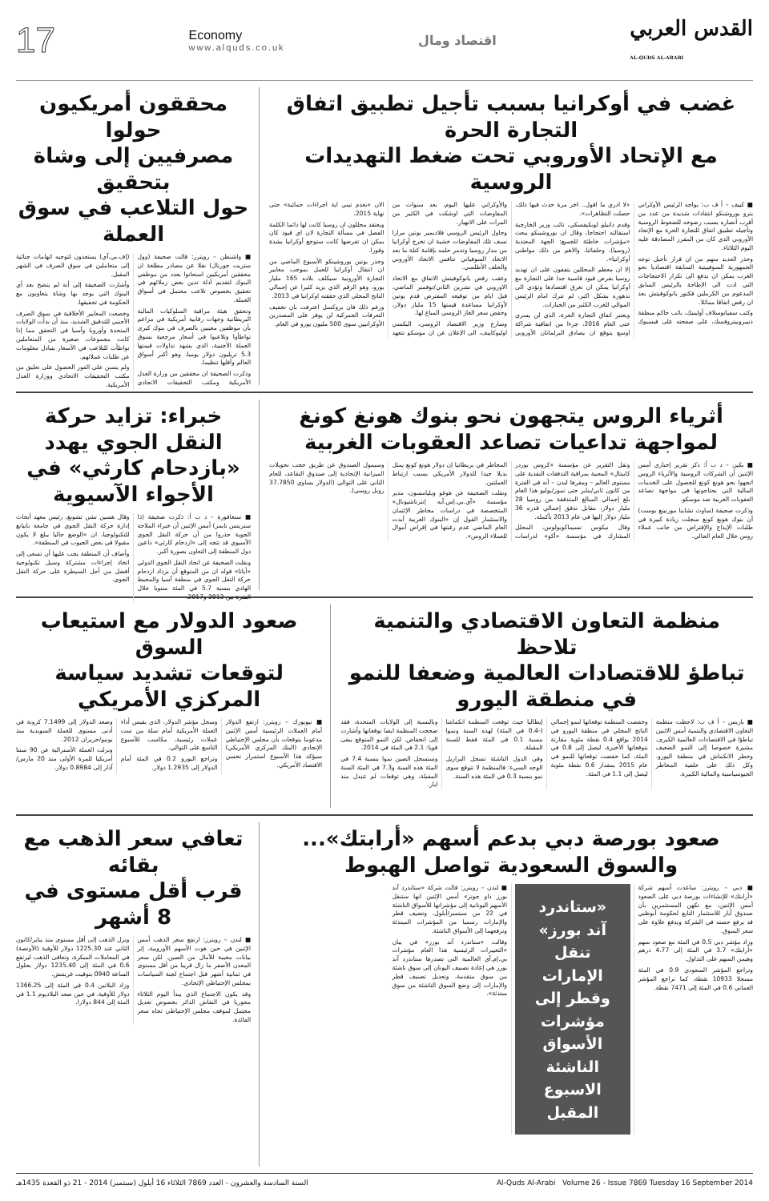17
Economy
www.alquds.co.uk
اقتصاد ومال
القدس العربي
AL-QUDS AL-ARABI
غضب في أوكرانيا بسبب تأجيل تطبيق اتفاق التجارة الحرة
مع الإتحاد الأوروبي تحت ضغط التهديدات الروسية
■ كييف – أ ف ب: يواجه الرئيس الأوكراني بترو بوروشنكو انتقادات شديدة من عدد من أقرب أنصاره بسبب رضوخه للضغوط الروسية وتأجيله تطبيق اتفاق للتجارة الحرة مع الإتحاد الأوروبي الذي كان من المقرر المصادقة عليه اليوم الثلاثاء.
وحذر العديد منهم من ان قرار تأجيل توجه الجمهورية السوفييتية السابقة اقتصاديا نحو الغرب يمكن ان يدفع الى تكرار الاحتجاجات التي ادت الى الإطاحة بالرئيس السابق المدعوم من الكرملين فكتور يانوكوفيتش بعد ان رفض اتفاقا مماثلا.
وكتب سفياتوسلاف أولينيك، نائب حاكم منطقة دنيبروبيتروفسك، على صفحته على فيسبوك «لا ادري ما اقول.. اخر مرة حدث فيها ذلك، حصلت التظاهرات».
وقدم دانيلو لوبكيفسكي، نائب وزير الخارجية استقالته احتجاجا، وقال ان بوروشينكو يبعث «مؤشرات خاطئة للجميع: الجهة المعتدية (روسيا)، وحلفائنا، والاهم من ذلك مواطني أوكرانيا».
إلا ان معظم المحللين يتفقون على ان تهديد روسيا بفرض قيود قاسية جدا على التجارة مع أوكرانيا يمكن ان تغرق اقتصادها وتؤدي الى تدهوره بشكل اكبر، لم تترك امام الرئيس الموالي للغرب الكثير من الخيارات.
ويعتبر اتفاق التجارة الحرة، الذي لن يسري حتى العام 2016، جزءا من اتفاقية شراكة اوسع يتوقع ان يصادق البرلمانان الأوروبي والأوكراني عليها اليوم، بعد سنوات من المفاوضات التي اوشكت في الكثير من المرات على الانهيار.
وحاول الرئيس الروسي فلاديمير بوتين مرارا نسف تلك المفاوضات خشية ان تخرج أوكرانيا من مدار روسيا وتدمر حلمه بإقامة كتلة ما بعد الاتحاد السوفياتي تنافس الاتحاد الأوروبي والحلف الأطلسي.
وعقب رفض يانوكوفيتش الاتفاق مع الاتحاد الاوروبي في تشرين الثاني/نوفمبر الماضي، قبل ايام من توقيعه المفترض قدم بوتين لأوكرانيا مساعدة قيمتها 15 مليار دولار، وخفض سعر الغاز الروسي المباع لها.
وسارع وزير الاقتصاد الروسي، اليكسي اوليوكاييف، الى الإعلان عن ان موسكو تتعهد الان «بعدم تبني اية اجراءات حمائية» حتى نهاية 2015.
ويعتقد محللون ان روسيا كانت لها دائما الكلمة الفصل في مسألة التجارة لان اي قيود كان يمكن ان تفرضها كانت ستوجع أوكرانيا بشدة وفورا.
وحذر بوتين بوروشينكو الأسبوع الماضي من ان انتقال أوكرانيا للعمل بموجب معايير التجارة الأوروبية سيكلف بلاده 165 مليار يورو، وهو الرقم الذي يزيد كثيرا عن إجمالي الناتج المحلي الذي حققته اوكرانيا في 2013.
ورغم ذلك فان بروكسل اعترفت بان تخفيف التعرفات الجمركية لن يوفر على المصدرين الأوكرانيين سوى 500 مليون يورو في العام.
محققون أمريكيون حولوا
مصرفيين إلى وشاة بتحقيق
حول التلاعب في سوق العملة
■ واشنطن – رويترز: قالت صحيفة (وول ستريت جورنال) نقلا عن مصادر مطلعة ان محققين أمريكيين استعانوا بعدد من موظفي البنوك لتقديم أدلة تدين بعض زملائهم في تحقيق بخصوص تلاعب محتمل في أسواق العملة.
وتحقق هيئة مراقبة السلوكيات المالية البريطانية وجهات رقابية أمريكية في مزاعم بأن موظفين معنيين بالصرف في بنوك كبرى تواطأوا وتلاعبوا في أسعار مرجعية بسوق العملة الأجنبية، الذي يشهد تداولات قيمتها 5.3 تريليون دولار يوميا، وهو أكبر أسواق العالم وأقلها تنظيما.
وذكرت الصحيفة ان محققين من وزارة العدل الأمريكية ومكتب التحقيقات الاتحادي (إف.بي.آي) يستعدون لتوجيه اتهامات جنائية إلى متعاملين في سوق الصرف في الشهر المقبل.
وأشارت الصحيفة إلى أنه لم يتضح بعد أي البنوك التي يوجد بها وشاة يتعاونون مع الحكومة في تحقيقها.
وخضعت المعايير الأخلاقية في سوق الصرف الأجنبي للتدقيق الشديد، منذ أن بدأت الولايات المتحدة وأوروبا وآسيا في التحقق مما إذا كانت مجموعات صغيرة من المتعاملين تواطأت للتلاعب في الأسعار بتبادل معلومات عن طلبات عملائهم.
ولم يتسن على الفور الحصول على تعليق من مكتب التحقيقات الاتحادي ووزارة العدل الأمريكية.
أثرياء الروس يتجهون نحو بنوك هونغ كونغ
لمواجهة تداعيات تصاعد العقوبات الغربية
■ بكين – د ب أ: ذكر تقرير إخباري أمس الإثنين أن الشركات الروسية والأثرياء الروس اتجهوا نحو هونغ كونغ للحصول على الخدمات المالية التي يحتاجونها في مواجهة تصاعد العقوبات الغربية ضد موسكو.
وذكرت صحيفة (ساوث تشاينا مورنينغ بوست) أن بنوك هونغ كونغ سجلت زيادة كبيرة في طلبات الإيداع والإقتراض من جانب عملاء روس خلال العام الحالي.
ونقل التقرير عن مؤسسة «كروس بوردر كابيتال» المعنية بمراقبة التدفقات النقدية على مستوى العالم – ومقرها لندن – أنه في الفترة من كانون ثاني/يناير حتى تموز/يوليو هذا العام بلغ إجمالي المبالغ المتدفقة من روسيا 28 مليار دولار، مقابل تدفق إجمالي قدره 36 مليار دولار إليها في عام 2013 بأكمله.
وقال نيكوس تسيماكوبولوس، المحلل المشارك في مؤسسة «أكو» لدراسات المخاطر في بريطانيا إن دولار هونغ كونغ يمثل بديلا جيدا للدولار الأمريكي بسبب ارتباط العملتين.
ونقلت الصحيفة عن هوغو ويليامسون، مدير مؤسسة «آي.بي.إس.آيه إنترناشيونال» المتخصصة في دراسات مخاطر الإئتمان والاستثمار القول إن «البنوك الغربية أبدت العام الماضي عدم رغبتها في إقراض أموال للعملاء الروس».
وسيمول الصندوق عن طريق حجب تحويلات الميزانية الإتحادية إلى صندوق التقاعد، للعام الثاني على التوالي (الدولار يساوي 37.7850 روبل روسي).
خبراء: تزايد حركة النقل الجوي يهدد
«بازدحام كارثي» في الأجواء الآسيوية
■ سنغافورة – د ب أ: ذكرت صحيفة (ذا ستريتس تايمز) أمس الإثنين أن خبراء الملاحة الجوية حذروا من أن حركة النقل الجوي الآسيوي قد تتجه إلى «ازدحام كارثي» داعين دول المنطقة إلى التعاون بصورة أكبر.
ونقلت الصحيفة عن اتحاد النقل الجوي الدولي «أياتا» قوله ان من المتوقع أن يزداد ازدحام حركة النقل الجوي في منطقة آسيا والمحيط الهادي بنسبة 5.7 في المئة سنويا خلال الفترة بين 2013 و2017.
وقال هسين تشن تشونغ، رئيس معهد أبحاث إدارة حركة النقل الجوي في جامعة نانيانغ للتكنولوجيا، ان «الوضع حاليا يبلغ لا يكون مقبولا في بعض الجيوب في المنطقة».
وأضاف أن المنطقة يجب عليها أن تسعى إلى اتخاذ إجراءات مشتركة وسبل تكنولوجية أفضل من أجل السيطرة على حركة النقل الجوي.
منظمة التعاون الاقتصادي والتنمية تلاحظ
تباطؤ للاقتصادات العالمية وضعفا للنمو في منطقة اليورو
■ باريس – أ ف ب: لاحظت منظمة التعاون الاقتصادي والتنمية أمس الاثنين تباطؤا في الاقتصادات العالمية الكبرى، مشيرة خصوصا إلى النمو الضعيف وخطر الانكماش في منطقة اليورو، وكل ذلك على خلفية المخاطر الجيوسياسية والمالية الكبيرة.
وخفضت المنظمة توقعاتها لنمو إجمالي الناتج المحلي في منطقة اليورو في 2014 بواقع 0.4 نقطة مئوية مقارنة بتوقعاتها الأخيرة، ليصل إلى 0.8 في المئة، كما خفضت توقعاتها للنمو في عام 2015 بمقدار 0.6 نقطة مئوية ليصل إلى 1.1 في المئة.
إيطاليا حيث توقعت المنظمة انكماشا (-0.4 في المئة) لهذه السنة ونموا بنسبة 0.1 في المئة فقط للسنة المقبلة.
وفي الدول الناشئة تسجل البرازيل الوجه السيء: فالمنظمة لا تتوقع سوى نمو بنسبة 0.3 في المئة هذه السنة.
وبالنسبة إلى الولايات المتحدة، فقد صححت المنظمة ايضا توقعاتها وأشارت إلى انخفاض. لكن النمو المتوقع يبقى قويا: 2.1 في المئة في 2014.
وستسجل الصين نموا بنسبة 7.4 في المئة هذه السنة و7.3 في المئة السنة المقبلة، وهي توقعات لم تتبدل منذ ايار.
صعود الدولار مع استيعاب السوق
لتوقعات تشديد سياسة المركزي الأمريكي
■ نيويورك – رويترز: ارتفع الدولار أمام العملات الرئيسية أمس الإثنين مدعوما بتوقعات بأن مجلس الإحتياطي الإتحادي (البنك المركزي الأمريكي) سيؤكد هذا الأسبوع استمرار تحسن الاقتصاد الأمريكي.
وسجل مؤشر الدولار، الذي يقيس أداء العملة الأمريكية أمام سلة من ست عملات رئيسية، مكاسب للأسبوع التاسع على التوالي.
وتراجع اليورو 0.2 في المئة أمام الدولار إلى 1.2935 دولار.
وصعد الدولار إلى 7.1499 كرونة في أدنى مستوى للعملة السويدية منذ يونيو/حزيران 2012.
ونزلت العملة الأسترالية عن 90 سنتا أمريكيا للمرة الأولى منذ 20 مارس/آذار إلى 0.8984 دولار.
صعود بورصة دبي بدعم أسهم «أرابتك»... والسوق السعودية تواصل الهبوط
■ دبي – رويترز: ساعدت أسهم شركة «أرابتك» للإنشاءات بورصة دبي على الصعود أمس الإثنين، مع تكهن المستثمرين بأن صندوق آبار للاستثمار التابع لحكومة أبوظبي قد يرفع حصته في الشركة ويدفع علاوة على سعر السوق.
وزاد مؤشر دبي 0.5 في المئة مع صعود سهم «أرابتك» 3.7 في المئة إلى 4.77 درهم وهيمن السهم على التداول.
وتراجع المؤشر السعودي 0.9 في المئة مسجلا 10933 نقطة، كما تراجع المؤشر العماني 0.6 في المئة إلى 7471 نقطة.
«ستاندرد آند بورز» تنقل
الإمارات وقطر إلى مؤشرات
الأسواق الناشئة الاسبوع المقبل
■ لندن – رويترز: قالت شركة «ستاندرد آند بورز داو جونز» أمس الإثنين انها ستنقل الأسهم اليونانية إلى مؤشراتها للأسواق الناشئة في 22 من سبتمبر/أيلول، وتضيف قطر والإمارات رسميا من المؤشرات المبتدئة وترفعهما إلى الأسواق الناشئة.
وقالت «ستاندرد آند بورز» في بيان «التغييرات الرئيسية هذا العام مؤشرات بي.إم.آي العالمية التي تصدرها ستاندرد آند بورز هي إعادة تصنيف اليونان إلى سوق ناشئة من سوق متقدمة، وتعديل تصنيف قطر والإمارات إلى وضع السوق الناشئة من سوق مبتدئة».
تعافي سعر الذهب مع بقائه
قرب أقل مستوى في 8 أشهر
■ لندن – رويترز: ارتفع سعر الذهب أمس الإثنين في حين هوت الأسهم الأوروبية، إثر بيانات مخيبة للآمال من الصين. لكن سعر المعدن الأصفر ما زال قريبا من أقل مستوى في ثمانية أشهر قبل اجتماع لجنة السياسات بمجلس الإحتياطي الإتحادي.
وقد يكون الاجتماع الذي يبدأ اليوم الثلاثاء محوريا في النقاش الدائر بخصوص تعديل محتمل لموقف مجلس الإحتياطي تجاه سعر الفائدة.
ونزل الذهب إلى أقل مستوى منذ يناير/كانون الثاني عند 1225.30 دولار للأوقية (الأونصة) في المعاملات المبكرة، وتعافى الذهب ليرتفع 0.6 في المئة إلى 1235.40 دولار بحلول الساعة 0940 بتوقيت غرينتش.
وزاد البلاتين 0.4 في المئة إلى 1366.25 دولار للأوقية، في حين صعد البلاديوم 1.1 في المئة إلى 844 دولارا.
السنة السادسة والعشرون - العدد 7869 الثلاثاء 16 أيلول (سبتمبر) 2014 - 21 ذو القعدة 1435هـ Al-Quds Al-Arabi Volume 26 - Issue 7869 Tuesday 16 September 2014